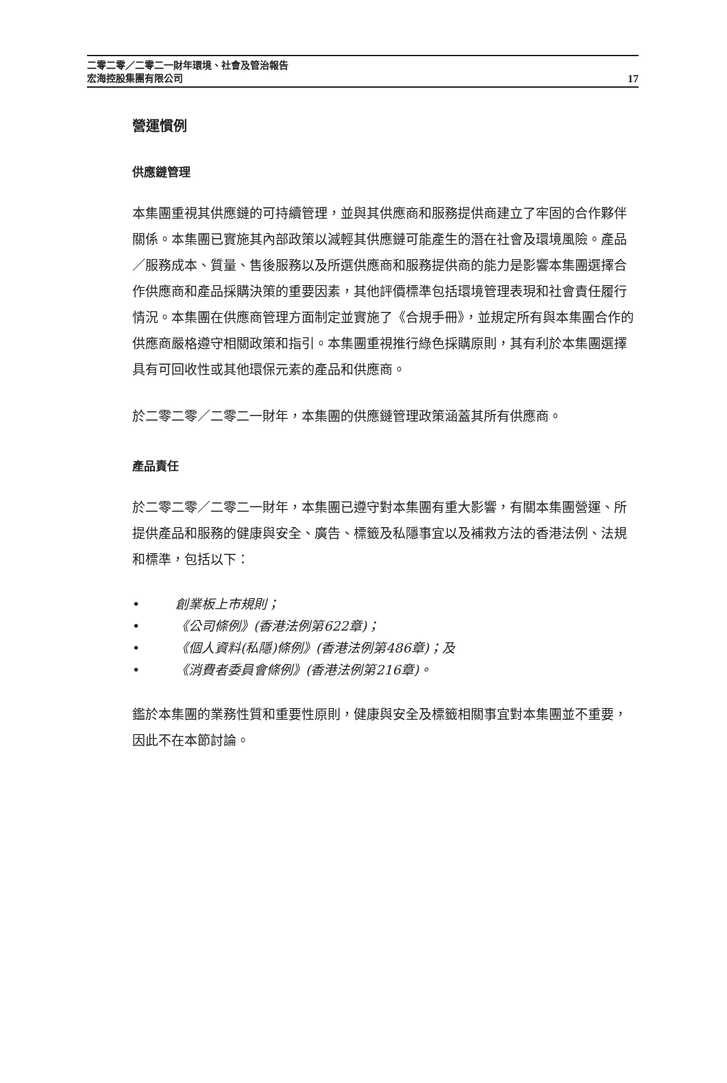二零二零／二零二一財年環境、社會及管治報告
宏海控股集團有限公司
17
營運慣例
供應鏈管理
本集團重視其供應鏈的可持續管理，並與其供應商和服務提供商建立了牢固的合作夥伴關係。本集團已實施其內部政策以減輕其供應鏈可能產生的潛在社會及環境風險。產品／服務成本、質量、售後服務以及所選供應商和服務提供商的能力是影響本集團選擇合作供應商和產品採購決策的重要因素，其他評價標準包括環境管理表現和社會責任履行情況。本集團在供應商管理方面制定並實施了《合規手冊》，並規定所有與本集團合作的供應商嚴格遵守相關政策和指引。本集團重視推行綠色採購原則，其有利於本集團選擇具有可回收性或其他環保元素的產品和供應商。
於二零二零／二零二一財年，本集團的供應鏈管理政策涵蓋其所有供應商。
產品責任
於二零二零／二零二一財年，本集團已遵守對本集團有重大影響，有關本集團營運、所提供產品和服務的健康與安全、廣告、標籤及私隱事宜以及補救方法的香港法例、法規和標準，包括以下：
• 創業板上市規則；
• 《公司條例》(香港法例第622章)；
• 《個人資料(私隱)條例》(香港法例第486章)；及
• 《消費者委員會條例》(香港法例第216章)。
鑑於本集團的業務性質和重要性原則，健康與安全及標籤相關事宜對本集團並不重要，因此不在本節討論。